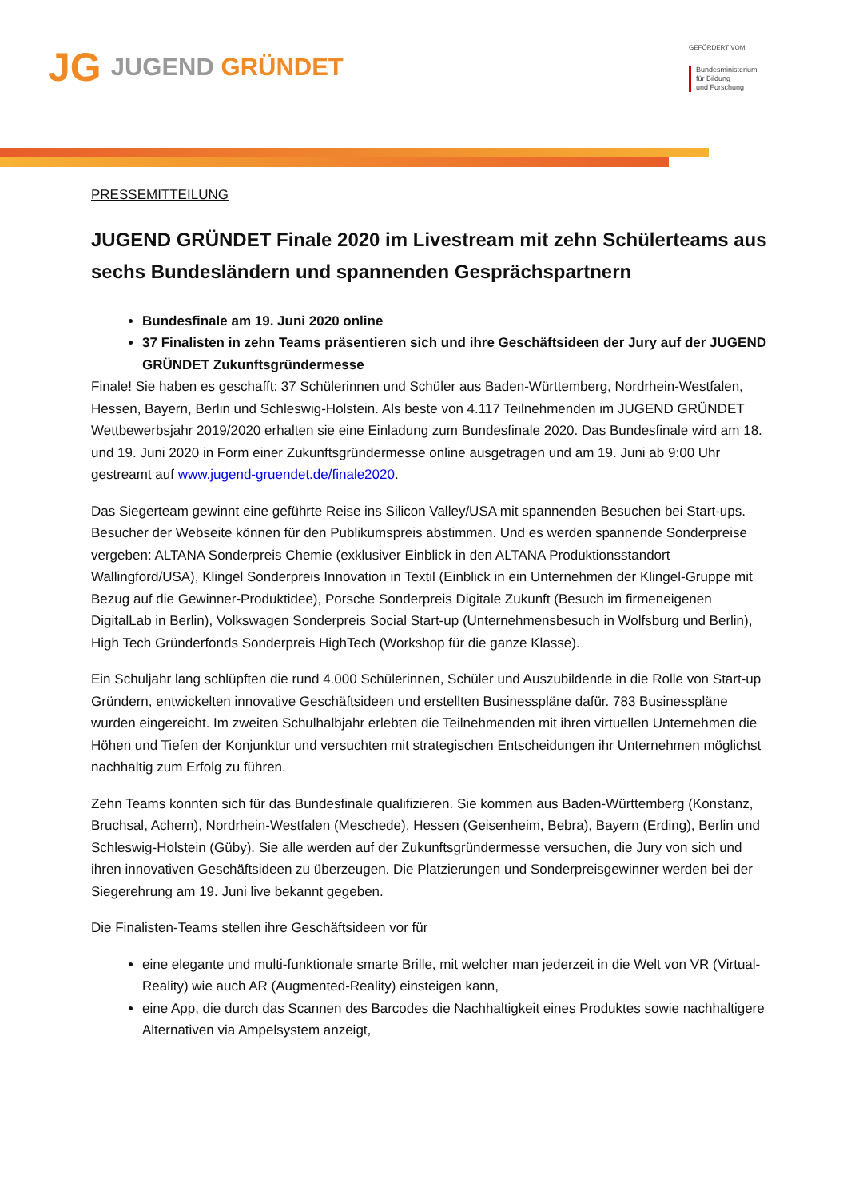JG
JUGEND GRÜNDET
GEFÖRDERT VOM
Bundesministerium
für Bildung
und Forschung
PRESSEMITTEILUNG
JUGEND GRÜNDET Finale 2020 im Livestream mit zehn Schülerteams aus sechs Bundesländern und spannenden Gesprächspartnern
Bundesfinale am 19. Juni 2020 online
37 Finalisten in zehn Teams präsentieren sich und ihre Geschäftsideen der Jury auf der JUGEND GRÜNDET Zukunftsgründermesse
Finale! Sie haben es geschafft: 37 Schülerinnen und Schüler aus Baden-Württemberg, Nordrhein-Westfalen, Hessen, Bayern, Berlin und Schleswig-Holstein. Als beste von 4.117 Teilnehmenden im JUGEND GRÜNDET Wettbewerbsjahr 2019/2020 erhalten sie eine Einladung zum Bundesfinale 2020. Das Bundesfinale wird am 18. und 19. Juni 2020 in Form einer Zukunftsgründermesse online ausgetragen und am 19. Juni ab 9:00 Uhr gestreamt auf www.jugend-gruendet.de/finale2020.
Das Siegerteam gewinnt eine geführte Reise ins Silicon Valley/USA mit spannenden Besuchen bei Start-ups. Besucher der Webseite können für den Publikumspreis abstimmen. Und es werden spannende Sonderpreise vergeben: ALTANA Sonderpreis Chemie (exklusiver Einblick in den ALTANA Produktionsstandort Wallingford/USA), Klingel Sonderpreis Innovation in Textil (Einblick in ein Unternehmen der Klingel-Gruppe mit Bezug auf die Gewinner-Produktidee), Porsche Sonderpreis Digitale Zukunft (Besuch im firmeneigenen DigitalLab in Berlin), Volkswagen Sonderpreis Social Start-up (Unternehmensbesuch in Wolfsburg und Berlin), High Tech Gründerfonds Sonderpreis HighTech (Workshop für die ganze Klasse).
Ein Schuljahr lang schlüpften die rund 4.000 Schülerinnen, Schüler und Auszubildende in die Rolle von Start-up Gründern, entwickelten innovative Geschäftsideen und erstellten Businesspläne dafür. 783 Businesspläne wurden eingereicht. Im zweiten Schulhalbjahr erlebten die Teilnehmenden mit ihren virtuellen Unternehmen die Höhen und Tiefen der Konjunktur und versuchten mit strategischen Entscheidungen ihr Unternehmen möglichst nachhaltig zum Erfolg zu führen.
Zehn Teams konnten sich für das Bundesfinale qualifizieren. Sie kommen aus Baden-Württemberg (Konstanz, Bruchsal, Achern), Nordrhein-Westfalen (Meschede), Hessen (Geisenheim, Bebra), Bayern (Erding), Berlin und Schleswig-Holstein (Güby). Sie alle werden auf der Zukunftsgründermesse versuchen, die Jury von sich und ihren innovativen Geschäftsideen zu überzeugen. Die Platzierungen und Sonderpreisgewinner werden bei der Siegerehrung am 19. Juni live bekannt gegeben.
Die Finalisten-Teams stellen ihre Geschäftsideen vor für
eine elegante und multi-funktionale smarte Brille, mit welcher man jederzeit in die Welt von VR (Virtual-Reality) wie auch AR (Augmented-Reality) einsteigen kann,
eine App, die durch das Scannen des Barcodes die Nachhaltigkeit eines Produktes sowie nachhaltigere Alternativen via Ampelsystem anzeigt,